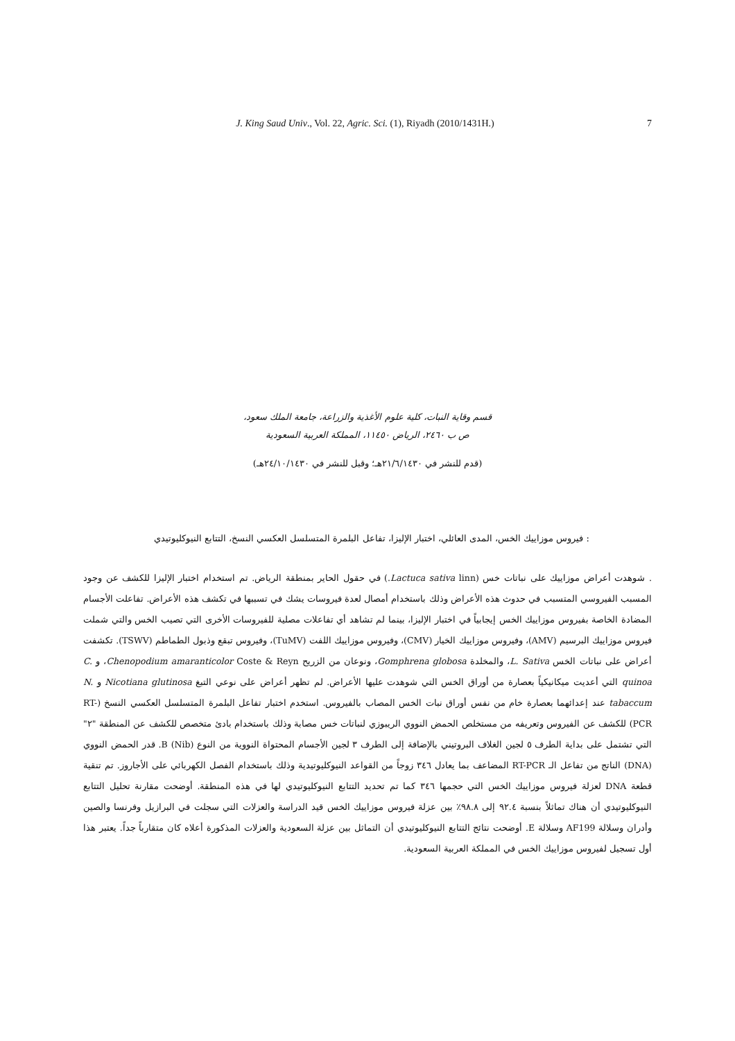J. King Saud Univ., Vol. 22, Agric. Sci. (1), Riyadh (2010/1431H.) 7
قسم وقاية النبات، كلية علوم الأغذية والزراعة، جامعة الملك سعود،
ص ب ٢٤٦٠، الرياض ١١٤٥٠، المملكة العربية السعودية
(قدم للنشر في ٢١/٦/١٤٣٠هـ؛ وقبل للنشر في ٢٤/١٠/١٤٣٠هـ)
: فيروس موزاييك الخس، المدى العائلي، اختبار الإليزا، تفاعل البلمرة المتسلسل العكسي النسخ، التتابع النيوكليوتيدي
. شوهدت أعراض موزاييك على نباتات خس (Lactuca sativa linn.) في حقول الحاير بمنطقة الرياض. تم استخدام اختبار الإليزا للكشف عن وجود المسبب الفيروسي المتسبب في حدوث هذه الأعراض وذلك باستخدام أمصال لعدة فيروسات يشك في تسببها في تكشف هذه الأعراض. تفاعلت الأجسام المضادة الخاصة بفيروس موزاييك الخس إيجابياً في اختبار الإليزا، بينما لم تشاهد أي تفاعلات مصلية للفيروسات الأخرى التي تصيب الخس والتي شملت فيروس موزاييك البرسيم (AMV)، وفيروس موزاييك الخيار (CMV)، وفيروس موزاييك اللفت (TuMV)، وفيروس تبقع وذبول الطماطم (TSWV). تكشفت أعراض على نباتات الخس L. Sativa، والمخلدة Gomphrena globosa، ونوعان من الزريح Chenopodium amaranticolor Coste & Reyn، و C. quinoa التي أعديت ميكانيكياً بعصارة من أوراق الخس التي شوهدت عليها الأعراض. لم تظهر أعراض على نوعي التبغ Nicotiana glutinosa و N. tabaccum عند إعدائهما بعصارة خام من نفس أوراق نبات الخس المصاب بالفيروس. استخدم اختبار تفاعل البلمرة المتسلسل العكسي النسخ (RT-PCR) للكشف عن الفيروس وتعريفه من مستخلص الحمض النووي الريبوزي لنباتات خس مصابة وذلك باستخدام بادئ متخصص للكشف عن المنطقة "٢" التي تشتمل على بداية الطرف ٥ لجين الغلاف البروتيني بالإضافة إلى الطرف ٣ لجين الأجسام المحتواة النووية من النوع B (Nib). قدر الحمض النووي (DNA) الناتج من تفاعل الـ RT-PCR المضاعف بما يعادل ٣٤٦ زوجاً من القواعد النيوكليوتيدية وذلك باستخدام الفصل الكهربائي على الأجاروز. تم تنقية قطعة DNA لعزلة فيروس موزاييك الخس التي حجمها ٣٤٦ كما تم تحديد التتابع النيوكليوتيدي لها في هذه المنطقة. أوضحت مقارنة تحليل التتابع النيوكليوتيدي أن هناك تماثلاً بنسبة ٩٢.٤ إلى ٩٨.٨٪ بين عزلة فيروس موزاييك الخس قيد الدراسة والعزلات التي سجلت في البرازيل وفرنسا والصين وأدران وسلالة AF199 وسلالة E. أوضحت نتائج التتابع النيوكليوتيدي أن التماثل بين عزلة السعودية والعزلات المذكورة أعلاه كان متقارباً جداً. يعتبر هذا أول تسجيل لفيروس موزاييك الخس في المملكة العربية السعودية.